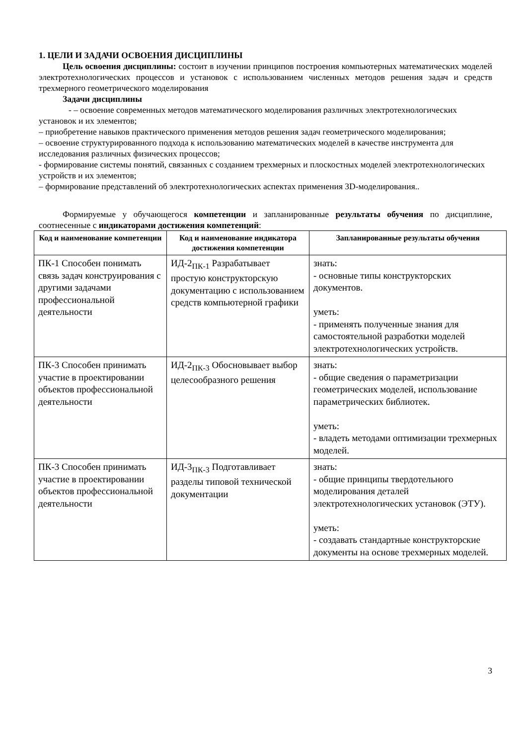1. ЦЕЛИ И ЗАДАЧИ ОСВОЕНИЯ ДИСЦИПЛИНЫ
Цель освоения дисциплины: состоит в изучении принципов построения компьютерных математических моделей электротехнологических процессов и установок с использованием численных методов решения задач и средств трехмерного геометрического моделирования
Задачи дисциплины
- – освоение современных методов математического моделирования различных электротехнологических установок и их элементов;
– приобретение навыков практического применения методов решения задач геометрического моделирования;
– освоение структурированного подхода к использованию математических моделей в качестве инструмента для исследования различных физических процессов;
- формирование системы понятий, связанных с созданием трехмерных и плоскостных моделей электротехнологических устройств и их элементов;
– формирование представлений об электротехнологических аспектах применения 3D-моделирования..
Формируемые у обучающегося компетенции и запланированные результаты обучения по дисциплине, соотнесенные с индикаторами достижения компетенций:
| Код и наименование компетенции | Код и наименование индикатора достижения компетенции | Запланированные результаты обучения |
| --- | --- | --- |
| ПК-1 Способен понимать связь задач конструирования с другими задачами профессиональной деятельности | ИД-2<sub>ПК-1</sub> Разрабатывает простую конструкторскую документацию с использованием средств компьютерной графики | знать: - основные типы конструкторских документов. уметь: - применять полученные знания для самостоятельной разработки моделей электротехнологических устройств. |
| ПК-3 Способен принимать участие в проектировании объектов профессиональной деятельности | ИД-2<sub>ПК-3</sub> Обосновывает выбор целесообразного решения | знать: - общие сведения о параметризации геометрических моделей, использование параметрических библиотек. уметь: - владеть методами оптимизации трехмерных моделей. |
| ПК-3 Способен принимать участие в проектировании объектов профессиональной деятельности | ИД-3<sub>ПК-3</sub> Подготавливает разделы типовой технической документации | знать: - общие принципы твердотельного моделирования деталей электротехнологических установок (ЭТУ). уметь: - создавать стандартные конструкторские документы на основе трехмерных моделей. |
3